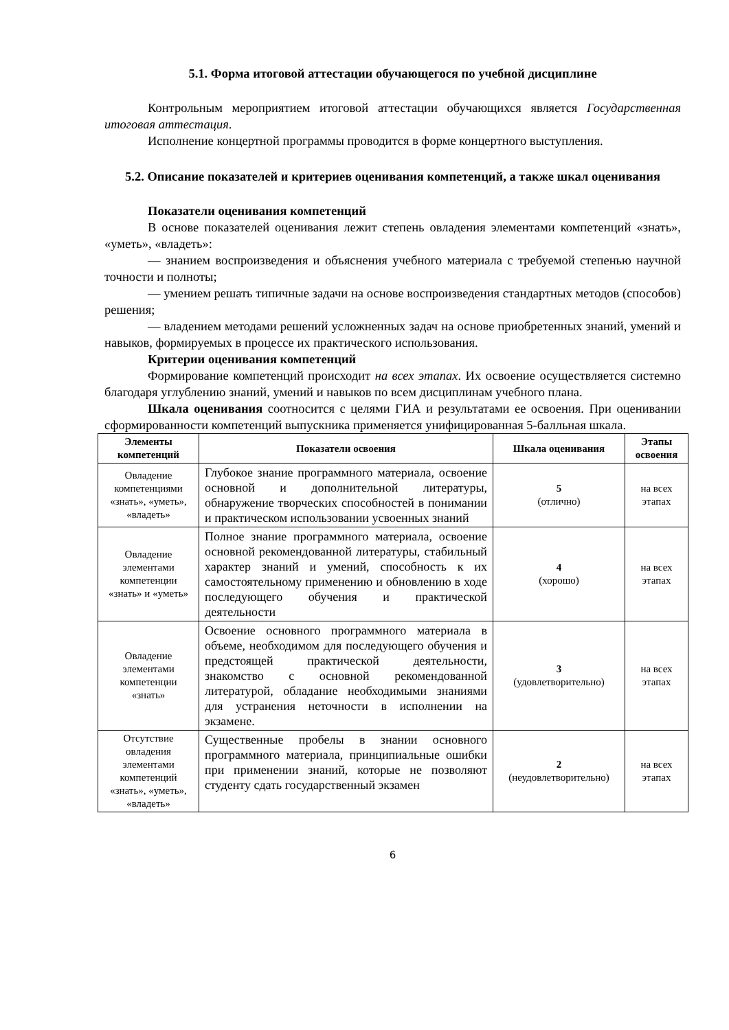5.1. Форма итоговой аттестации обучающегося по учебной дисциплине
Контрольным мероприятием итоговой аттестации обучающихся является Государственная итоговая аттестация.
Исполнение концертной программы проводится в форме концертного выступления.
5.2. Описание показателей и критериев оценивания компетенций, а также шкал оценивания
Показатели оценивания компетенций
В основе показателей оценивания лежит степень овладения элементами компетенций «знать», «уметь», «владеть»:
— знанием воспроизведения и объяснения учебного материала с требуемой степенью научной точности и полноты;
— умением решать типичные задачи на основе воспроизведения стандартных методов (способов) решения;
— владением методами решений усложненных задач на основе приобретенных знаний, умений и навыков, формируемых в процессе их практического использования.
Критерии оценивания компетенций
Формирование компетенций происходит на всех этапах. Их освоение осуществляется системно благодаря углублению знаний, умений и навыков по всем дисциплинам учебного плана.
Шкала оценивания соотносится с целями ГИА и результатами ее освоения. При оценивании сформированности компетенций выпускника применяется унифицированная 5-балльная шкала.
| Элементы компетенций | Показатели освоения | Шкала оценивания | Этапы освоения |
| --- | --- | --- | --- |
| Овладение компетенциями «знать», «уметь», «владеть» | Глубокое знание программного материала, освоение основной и дополнительной литературы, обнаружение творческих способностей в понимании и практическом использовании усвоенных знаний | 5 (отлично) | на всех этапах |
| Овладение элементами компетенции «знать» и «уметь» | Полное знание программного материала, освоение основной рекомендованной литературы, стабильный характер знаний и умений, способность к их самостоятельному применению и обновлению в ходе последующего обучения и практической деятельности | 4 (хорошо) | на всех этапах |
| Овладение элементами компетенции «знать» | Освоение основного программного материала в объеме, необходимом для последующего обучения и предстоящей практической деятельности, знакомство с основной рекомендованной литературой, обладание необходимыми знаниями для устранения неточности в исполнении на экзамене. | 3 (удовлетворительно) | на всех этапах |
| Отсутствие овладения элементами компетенций «знать», «уметь», «владеть» | Существенные пробелы в знании основного программного материала, принципиальные ошибки при применении знаний, которые не позволяют студенту сдать государственный экзамен | 2 (неудовлетворительно) | на всех этапах |
6